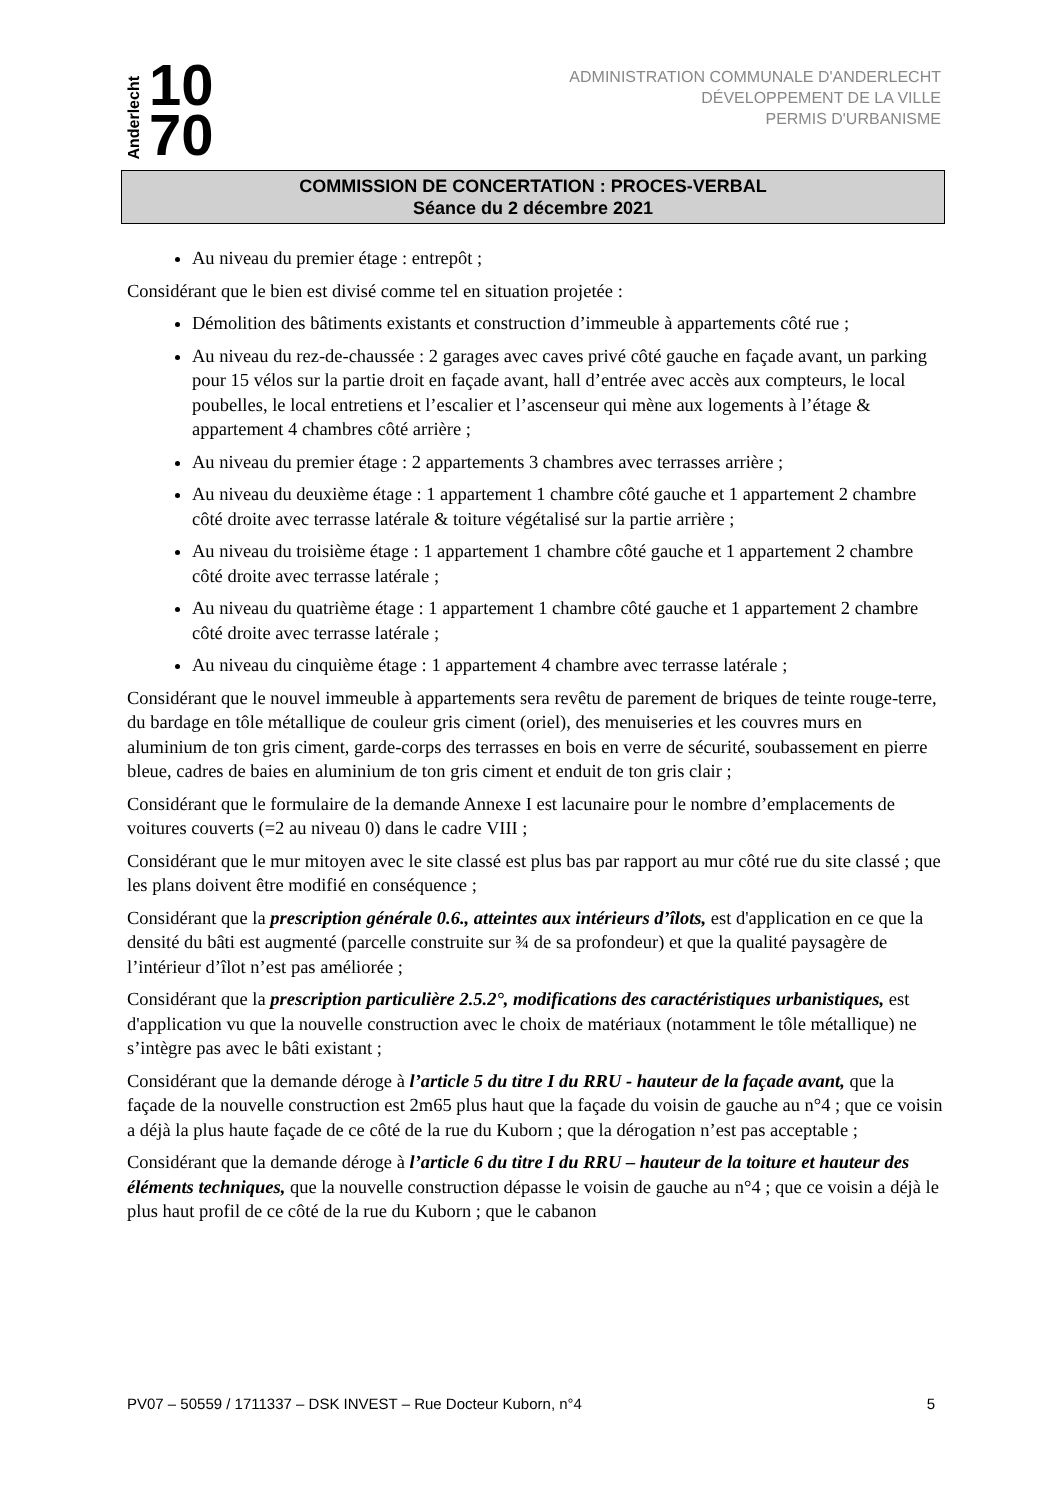Anderlecht 10
70
ADMINISTRATION COMMUNALE D'ANDERLECHT
DÉVELOPPEMENT DE LA VILLE
PERMIS D'URBANISME
COMMISSION DE CONCERTATION : PROCES-VERBAL
Séance du 2 décembre 2021
Au niveau du premier étage : entrepôt ;
Considérant que le bien est divisé comme tel en situation projetée :
Démolition des bâtiments existants et construction d’immeuble à appartements côté rue ;
Au niveau du rez-de-chaussée : 2 garages avec caves privé côté gauche en façade avant, un parking pour 15 vélos sur la partie droit en façade avant, hall d’entrée avec accès aux compteurs, le local poubelles, le local entretiens et l’escalier et l’ascenseur qui mène aux logements à l’étage & appartement 4 chambres côté arrière ;
Au niveau du premier étage : 2 appartements 3 chambres avec terrasses arrière ;
Au niveau du deuxième étage : 1 appartement 1 chambre côté gauche et 1 appartement 2 chambre côté droite avec terrasse latérale & toiture végétalisé sur la partie arrière ;
Au niveau du troisième étage : 1 appartement 1 chambre côté gauche et 1 appartement 2 chambre côté droite avec terrasse latérale ;
Au niveau du quatrième étage : 1 appartement 1 chambre côté gauche et 1 appartement 2 chambre côté droite avec terrasse latérale ;
Au niveau du cinquième étage : 1 appartement 4 chambre avec terrasse latérale ;
Considérant que le nouvel immeuble à appartements sera revêtu de parement de briques de teinte rouge-terre, du bardage en tôle métallique de couleur gris ciment (oriel), des menuiseries et les couvres murs en aluminium de ton gris ciment, garde-corps des terrasses en bois en verre de sécurité, soubassement en pierre bleue, cadres de baies en aluminium de ton gris ciment et enduit de ton gris clair ;
Considérant que le formulaire de la demande Annexe I est lacunaire pour le nombre d’emplacements de voitures couverts (=2 au niveau 0) dans le cadre VIII ;
Considérant que le mur mitoyen avec le site classé est plus bas par rapport au mur côté rue du site classé ; que les plans doivent être modifié en conséquence ;
Considérant que la prescription générale 0.6., atteintes aux intérieurs d’îlots, est d'application en ce que la densité du bâti est augmenté (parcelle construite sur ¾ de sa profondeur) et que la qualité paysagère de l’intérieur d’îlot n’est pas améliorée ;
Considérant que la prescription particulière 2.5.2°, modifications des caractéristiques urbanistiques, est d'application vu que la nouvelle construction avec le choix de matériaux (notamment le tôle métallique) ne s’intègre pas avec le bâti existant ;
Considérant que la demande déroge à l’article 5 du titre I du RRU - hauteur de la façade avant, que la façade de la nouvelle construction est 2m65 plus haut que la façade du voisin de gauche au n°4 ; que ce voisin a déjà la plus haute façade de ce côté de la rue du Kuborn ; que la dérogation n’est pas acceptable ;
Considérant que la demande déroge à l’article 6 du titre I du RRU – hauteur de la toiture et hauteur des éléments techniques, que la nouvelle construction dépasse le voisin de gauche au n°4 ; que ce voisin a déjà le plus haut profil de ce côté de la rue du Kuborn ; que le cabanon
PV07 – 50559 / 1711337 – DSK INVEST – Rue Docteur Kuborn, n°4 5